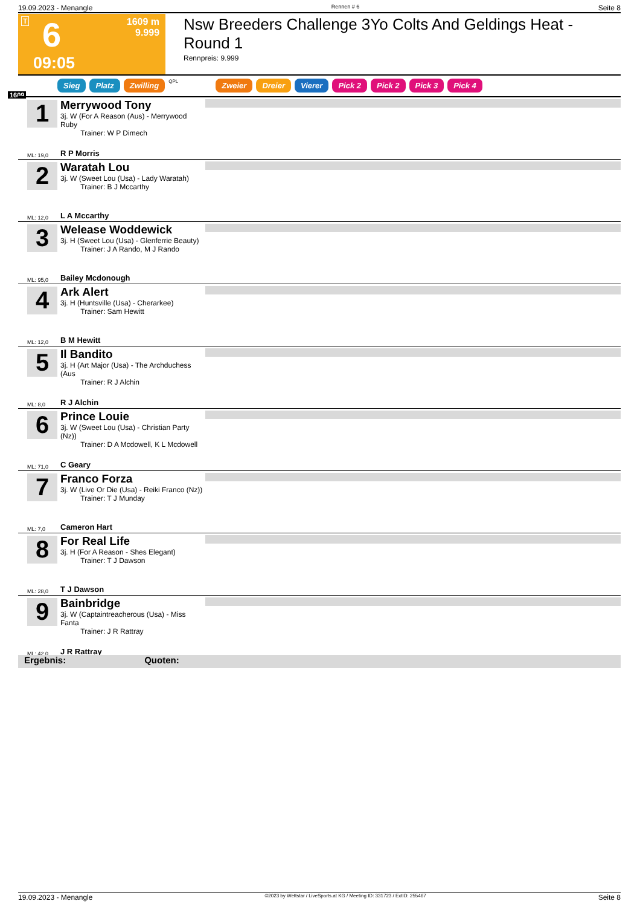19.09.2023 - Menangle Rennen # 6 Seite 8
T 6
1609 m
9.999
09:05
Nsw Breeders Challenge 3Yo Colts And Geldings Heat - Round 1
Rennpreis: 9.999
1609
Sieg Platz Zwilling QPL Zweier Dreier Vierer Pick 2 Pick 2 Pick 3 Pick 4
1
Merrywood Tony
3j. W (For A Reason (Aus) - Merrywood Ruby
Trainer: W P Dimech
ML: 19,0 R P Morris
2
Waratah Lou
3j. W (Sweet Lou (Usa) - Lady Waratah)
Trainer: B J Mccarthy
ML: 12,0 L A Mccarthy
3
Welease Woddewick
3j. H (Sweet Lou (Usa) - Glenferrie Beauty)
Trainer: J A Rando, M J Rando
ML: 95,0 Bailey Mcdonough
4
Ark Alert
3j. H (Huntsville (Usa) - Cherarkee)
Trainer: Sam Hewitt
ML: 12,0 B M Hewitt
5
Il Bandito
3j. H (Art Major (Usa) - The Archduchess (Aus
Trainer: R J Alchin
ML: 8,0 R J Alchin
6
Prince Louie
3j. W (Sweet Lou (Usa) - Christian Party (Nz))
Trainer: D A Mcdowell, K L Mcdowell
ML: 71,0 C Geary
7
Franco Forza
3j. W (Live Or Die (Usa) - Reiki Franco (Nz))
Trainer: T J Munday
ML: 7,0 Cameron Hart
8
For Real Life
3j. H (For A Reason - Shes Elegant)
Trainer: T J Dawson
ML: 28,0 T J Dawson
9
Bainbridge
3j. W (Captaintreacherous (Usa) - Miss Fanta
Trainer: J R Rattray
ML: 42,0 J R Rattray
Ergebnis: Quoten:
19.09.2023 - Menangle ©2023 by Wettstar / LiveSports.at KG / Meeting ID: 331723 / ExtID: 255467 Seite 8